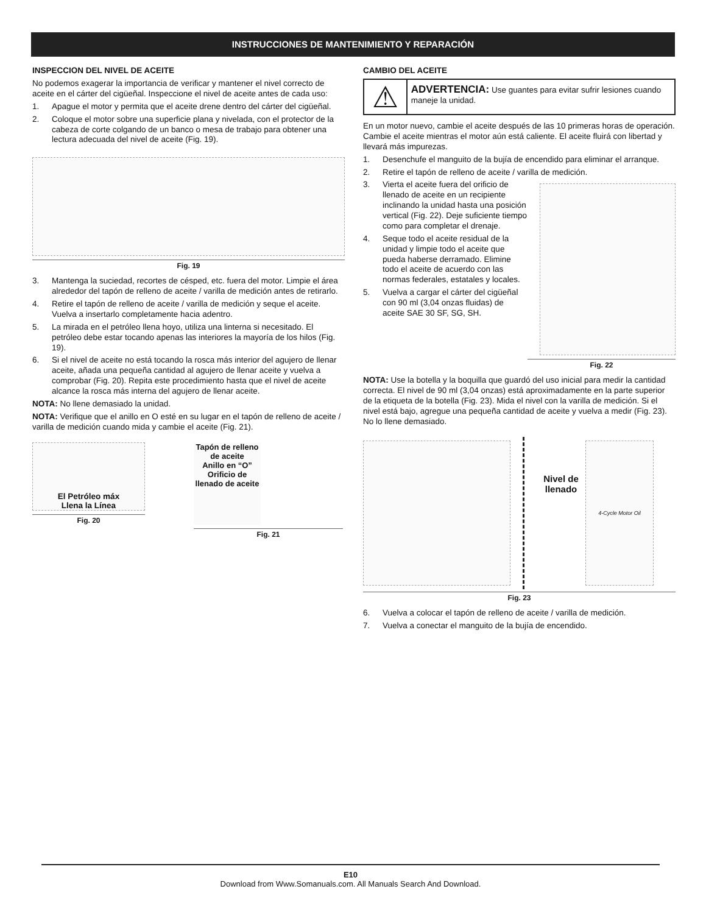INSTRUCCIONES DE MANTENIMIENTO Y REPARACIÓN
INSPECCION DEL NIVEL DE ACEITE
No podemos exagerar la importancia de verificar y mantener el nivel correcto de aceite en el cárter del cigüeñal. Inspeccione el nivel de aceite antes de cada uso:
1. Apague el motor y permita que el aceite drene dentro del cárter del cigüeñal.
2. Coloque el motor sobre una superficie plana y nivelada, con el protector de la cabeza de corte colgando de un banco o mesa de trabajo para obtener una lectura adecuada del nivel de aceite (Fig. 19).
Fig. 19
3. Mantenga la suciedad, recortes de césped, etc. fuera del motor. Limpie el área alrededor del tapón de relleno de aceite / varilla de medición antes de retirarlo.
4. Retire el tapón de relleno de aceite / varilla de medición y seque el aceite. Vuelva a insertarlo completamente hacia adentro.
5. La mirada en el petróleo llena hoyo, utiliza una linterna si necesitado. El petróleo debe estar tocando apenas las interiores la mayoría de los hilos (Fig. 19).
6. Si el nivel de aceite no está tocando la rosca más interior del agujero de llenar aceite, añada una pequeña cantidad al agujero de llenar aceite y vuelva a comprobar (Fig. 20). Repita este procedimiento hasta que el nivel de aceite alcance la rosca más interna del agujero de llenar aceite.
NOTA: No llene demasiado la unidad.
NOTA: Verifique que el anillo en O esté en su lugar en el tapón de relleno de aceite / varilla de medición cuando mida y cambie el aceite (Fig. 21).
El Petróleo máx
Llena la Línea
Fig. 20
Tapón de relleno de aceite
Anillo en “O”
Orificio de llenado de aceite
Fig. 21
CAMBIO DEL ACEITE
⚠
ADVERTENCIA: Use guantes para evitar sufrir lesiones cuando maneje la unidad.
En un motor nuevo, cambie el aceite después de las 10 primeras horas de operación. Cambie el aceite mientras el motor aún está caliente. El aceite fluirá con libertad y llevará más impurezas.
1. Desenchufe el manguito de la bujía de encendido para eliminar el arranque.
2. Retire el tapón de relleno de aceite / varilla de medición.
3. Vierta el aceite fuera del orificio de llenado de aceite en un recipiente inclinando la unidad hasta una posición vertical (Fig. 22). Deje suficiente tiempo como para completar el drenaje.
4. Seque todo el aceite residual de la unidad y limpie todo el aceite que pueda haberse derramado. Elimine todo el aceite de acuerdo con las normas federales, estatales y locales.
5. Vuelva a cargar el cárter del cigüeñal con 90 ml (3,04 onzas fluidas) de aceite SAE 30 SF, SG, SH.
Fig. 22
NOTA: Use la botella y la boquilla que guardó del uso inicial para medir la cantidad correcta. El nivel de 90 ml (3,04 onzas) está aproximadamente en la parte superior de la etiqueta de la botella (Fig. 23). Mida el nivel con la varilla de medición. Si el nivel está bajo, agregue una pequeña cantidad de aceite y vuelva a medir (Fig. 23). No lo llene demasiado.
Nivel de llenado
4-Cycle Motor Oil
Fig. 23
6. Vuelva a colocar el tapón de relleno de aceite / varilla de medición.
7. Vuelva a conectar el manguito de la bujía de encendido.
E10
Download from Www.Somanuals.com. All Manuals Search And Download.